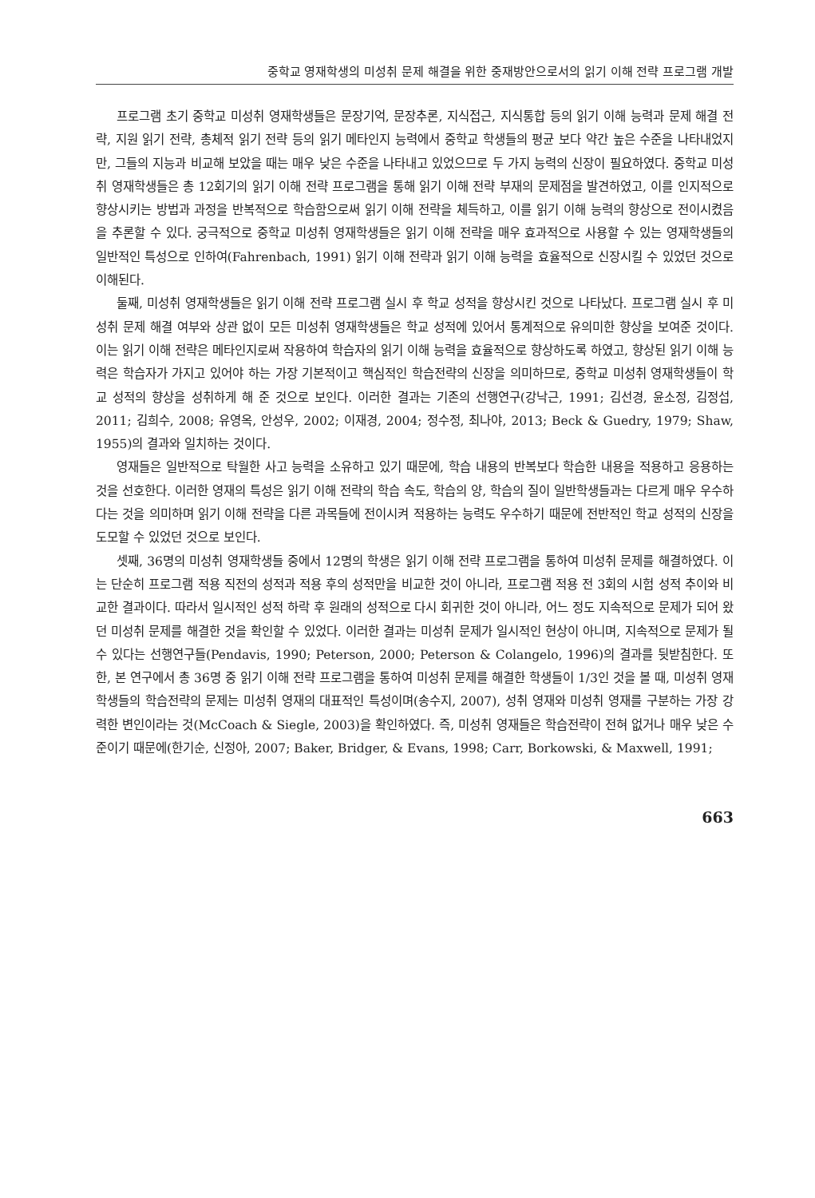중학교 영재학생의 미성취 문제 해결을 위한 중재방안으로서의 읽기 이해 전략 프로그램 개발
프로그램 초기 중학교 미성취 영재학생들은 문장기억, 문장추론, 지식접근, 지식통합 등의 읽기 이해 능력과 문제 해결 전략, 지원 읽기 전략, 총체적 읽기 전략 등의 읽기 메타인지 능력에서 중학교 학생들의 평균 보다 약간 높은 수준을 나타내었지만, 그들의 지능과 비교해 보았을 때는 매우 낮은 수준을 나타내고 있었으므로 두 가지 능력의 신장이 필요하였다. 중학교 미성취 영재학생들은 총 12회기의 읽기 이해 전략 프로그램을 통해 읽기 이해 전략 부재의 문제점을 발견하였고, 이를 인지적으로 향상시키는 방법과 과정을 반복적으로 학습함으로써 읽기 이해 전략을 체득하고, 이를 읽기 이해 능력의 향상으로 전이시켰음을 추론할 수 있다. 궁극적으로 중학교 미성취 영재학생들은 읽기 이해 전략을 매우 효과적으로 사용할 수 있는 영재학생들의 일반적인 특성으로 인하여(Fahrenbach, 1991) 읽기 이해 전략과 읽기 이해 능력을 효율적으로 신장시킬 수 있었던 것으로 이해된다.
둘째, 미성취 영재학생들은 읽기 이해 전략 프로그램 실시 후 학교 성적을 향상시킨 것으로 나타났다. 프로그램 실시 후 미성취 문제 해결 여부와 상관 없이 모든 미성취 영재학생들은 학교 성적에 있어서 통계적으로 유의미한 향상을 보여준 것이다. 이는 읽기 이해 전략은 메타인지로써 작용하여 학습자의 읽기 이해 능력을 효율적으로 향상하도록 하였고, 향상된 읽기 이해 능력은 학습자가 가지고 있어야 하는 가장 기본적이고 핵심적인 학습전략의 신장을 의미하므로, 중학교 미성취 영재학생들이 학교 성적의 향상을 성취하게 해 준 것으로 보인다. 이러한 결과는 기존의 선행연구(강낙근, 1991; 김선경, 윤소정, 김정섭, 2011; 김희수, 2008; 유영옥, 안성우, 2002; 이재경, 2004; 정수정, 최나야, 2013; Beck & Guedry, 1979; Shaw, 1955)의 결과와 일치하는 것이다.
영재들은 일반적으로 탁월한 사고 능력을 소유하고 있기 때문에, 학습 내용의 반복보다 학습한 내용을 적용하고 응용하는 것을 선호한다. 이러한 영재의 특성은 읽기 이해 전략의 학습 속도, 학습의 양, 학습의 질이 일반학생들과는 다르게 매우 우수하다는 것을 의미하며 읽기 이해 전략을 다른 과목들에 전이시켜 적용하는 능력도 우수하기 때문에 전반적인 학교 성적의 신장을 도모할 수 있었던 것으로 보인다.
셋째, 36명의 미성취 영재학생들 중에서 12명의 학생은 읽기 이해 전략 프로그램을 통하여 미성취 문제를 해결하였다. 이는 단순히 프로그램 적용 직전의 성적과 적용 후의 성적만을 비교한 것이 아니라, 프로그램 적용 전 3회의 시험 성적 추이와 비교한 결과이다. 따라서 일시적인 성적 하락 후 원래의 성적으로 다시 회귀한 것이 아니라, 어느 정도 지속적으로 문제가 되어 왔던 미성취 문제를 해결한 것을 확인할 수 있었다. 이러한 결과는 미성취 문제가 일시적인 현상이 아니며, 지속적으로 문제가 될 수 있다는 선행연구들(Pendavis, 1990; Peterson, 2000; Peterson & Colangelo, 1996)의 결과를 뒷받침한다. 또한, 본 연구에서 총 36명 중 읽기 이해 전략 프로그램을 통하여 미성취 문제를 해결한 학생들이 1/3인 것을 볼 때, 미성취 영재학생들의 학습전략의 문제는 미성취 영재의 대표적인 특성이며(송수지, 2007), 성취 영재와 미성취 영재를 구분하는 가장 강력한 변인이라는 것(McCoach & Siegle, 2003)을 확인하였다. 즉, 미성취 영재들은 학습전략이 전혀 없거나 매우 낮은 수준이기 때문에(한기순, 신정아, 2007; Baker, Bridger, & Evans, 1998; Carr, Borkowski, & Maxwell, 1991;
663